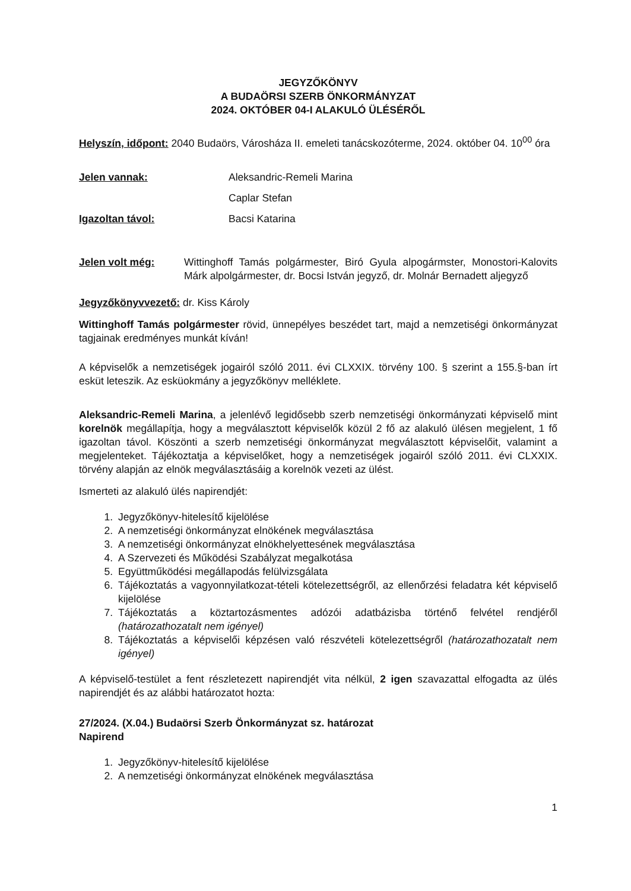JEGYZŐKÖNYV
A BUDAÖRSI SZERB ÖNKORMÁNYZAT
2024. OKTÓBER 04-I ALAKULÓ ÜLÉSÉRŐL
Helyszín, időpont: 2040 Budaörs, Városháza II. emeleti tanácskozóterme, 2024. október 04. 10<sup>00</sup> óra
Jelen vannak: Aleksandric-Remeli Marina
Caplar Stefan
Igazoltan távol: Bacsi Katarina
Jelen volt még: Wittinghoff Tamás polgármester, Biró Gyula alpogármster, Monostori-Kalovits Márk alpolgármester, dr. Bocsi István jegyző, dr. Molnár Bernadett aljegyző
Jegyzőkönyvvezető: dr. Kiss Károly
Wittinghoff Tamás polgármester rövid, ünnepélyes beszédet tart, majd a nemzetiségi önkormányzat tagjainak eredményes munkát kíván!
A képviselők a nemzetiségek jogairól szóló 2011. évi CLXXIX. törvény 100. § szerint a 155.§-ban írt esküt leteszik. Az esküokmány a jegyzőkönyv melléklete.
Aleksandric-Remeli Marina, a jelenlévő legidősebb szerb nemzetiségi önkormányzati képviselő mint korelnök megállapítja, hogy a megválasztott képviselők közül 2 fő az alakuló ülésen megjelent, 1 fő igazoltan távol. Köszönti a szerb nemzetiségi önkormányzat megválasztott képviselőit, valamint a megjelenteket. Tájékoztatja a képviselőket, hogy a nemzetiségek jogairól szóló 2011. évi CLXXIX. törvény alapján az elnök megválasztásáig a korelnök vezeti az ülést.
Ismerteti az alakuló ülés napirendjét:
1. Jegyzőkönyv-hitelesítő kijelölése
2. A nemzetiségi önkormányzat elnökének megválasztása
3. A nemzetiségi önkormányzat elnökhelyettesének megválasztása
4. A Szervezeti és Működési Szabályzat megalkotása
5. Együttműködési megállapodás felülvizsgálata
6. Tájékoztatás a vagyonnyilatkozat-tételi kötelezettségről, az ellenőrzési feladatra két képviselő kijelölése
7. Tájékoztatás a köztartozásmentes adózói adatbázisba történő felvétel rendjéről (határozathozatalt nem igényel)
8. Tájékoztatás a képviselői képzésen való részvételi kötelezettségről (határozathozatalt nem igényel)
A képviselő-testület a fent részletezett napirendjét vita nélkül, 2 igen szavazattal elfogadta az ülés napirendjét és az alábbi határozatot hozta:
27/2024. (X.04.) Budaörsi Szerb Önkormányzat sz. határozat
Napirend
1. Jegyzőkönyv-hitelesítő kijelölése
2. A nemzetiségi önkormányzat elnökének megválasztása
1